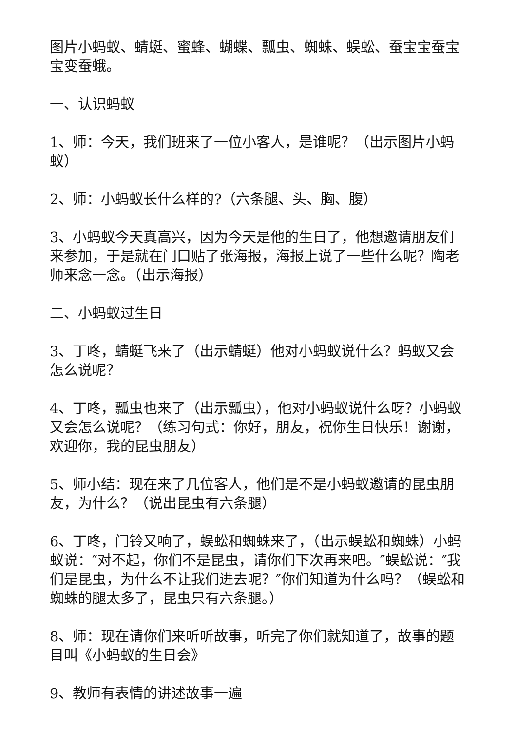图片小蚂蚁、蜻蜓、蜜蜂、蝴蝶、瓢虫、蜘蛛、蜈蚣、蚕宝宝蚕宝宝变蚕蛾。
一、认识蚂蚁
1、师：今天，我们班来了一位小客人，是谁呢？（出示图片小蚂蚁）
2、师：小蚂蚁长什么样的?（六条腿、头、胸、腹）
3、小蚂蚁今天真高兴，因为今天是他的生日了，他想邀请朋友们来参加，于是就在门口贴了张海报，海报上说了一些什么呢？陶老师来念一念。（出示海报）
二、小蚂蚁过生日
3、丁咚，蜻蜓飞来了（出示蜻蜓）他对小蚂蚁说什么？蚂蚁又会怎么说呢？
4、丁咚，瓢虫也来了（出示瓢虫），他对小蚂蚁说什么呀？小蚂蚁又会怎么说呢？（练习句式：你好，朋友，祝你生日快乐！谢谢，欢迎你，我的昆虫朋友）
5、师小结：现在来了几位客人，他们是不是小蚂蚁邀请的昆虫朋友，为什么？（说出昆虫有六条腿）
6、丁咚，门铃又响了，蜈蚣和蜘蛛来了，（出示蜈蚣和蜘蛛）小蚂蚁说：″对不起，你们不是昆虫，请你们下次再来吧。″蜈蚣说：″我们是昆虫，为什么不让我们进去呢？″你们知道为什么吗？（蜈蚣和蜘蛛的腿太多了，昆虫只有六条腿。）
8、师：现在请你们来听听故事，听完了你们就知道了，故事的题目叫《小蚂蚁的生日会》
9、教师有表情的讲述故事一遍